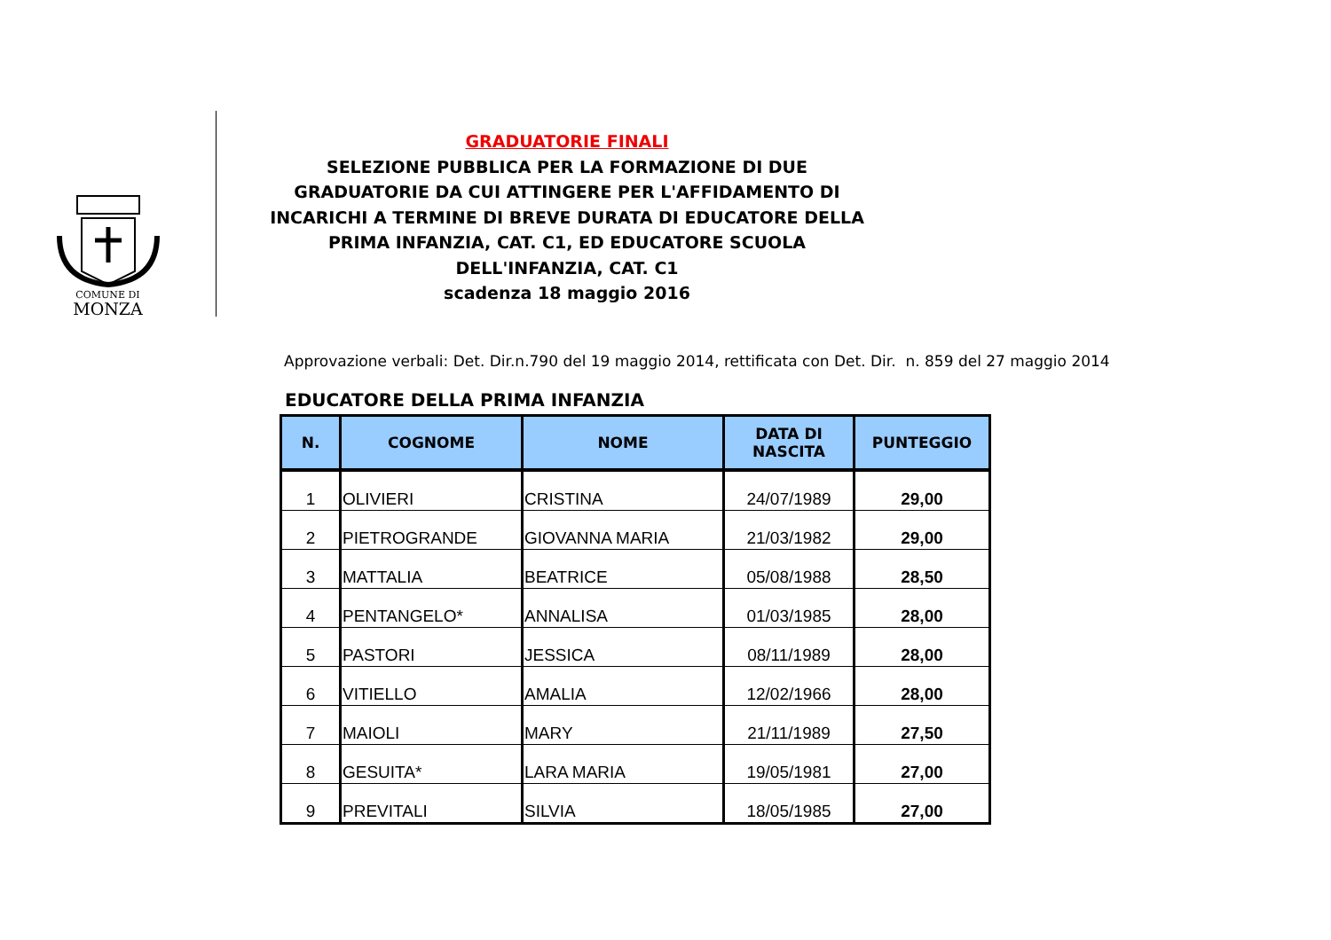COMUNE DI
MONZA
GRADUATORIE FINALI
SELEZIONE PUBBLICA PER LA FORMAZIONE DI DUE
GRADUATORIE DA CUI ATTINGERE PER L'AFFIDAMENTO DI
INCARICHI A TERMINE DI BREVE DURATA DI EDUCATORE DELLA
PRIMA INFANZIA, CAT. C1, ED EDUCATORE SCUOLA
DELL'INFANZIA, CAT. C1
scadenza 18 maggio 2016
Approvazione verbali: Det. Dir.n.790 del 19 maggio 2014, rettificata con Det. Dir. n. 859 del 27 maggio 2014
EDUCATORE DELLA PRIMA INFANZIA
| N. | COGNOME | NOME | DATA DI NASCITA | PUNTEGGIO |
| --- | --- | --- | --- | --- |
| 1 | OLIVIERI | CRISTINA | 24/07/1989 | 29,00 |
| 2 | PIETROGRANDE | GIOVANNA MARIA | 21/03/1982 | 29,00 |
| 3 | MATTALIA | BEATRICE | 05/08/1988 | 28,50 |
| 4 | PENTANGELO* | ANNALISA | 01/03/1985 | 28,00 |
| 5 | PASTORI | JESSICA | 08/11/1989 | 28,00 |
| 6 | VITIELLO | AMALIA | 12/02/1966 | 28,00 |
| 7 | MAIOLI | MARY | 21/11/1989 | 27,50 |
| 8 | GESUITA* | LARA MARIA | 19/05/1981 | 27,00 |
| 9 | PREVITALI | SILVIA | 18/05/1985 | 27,00 |